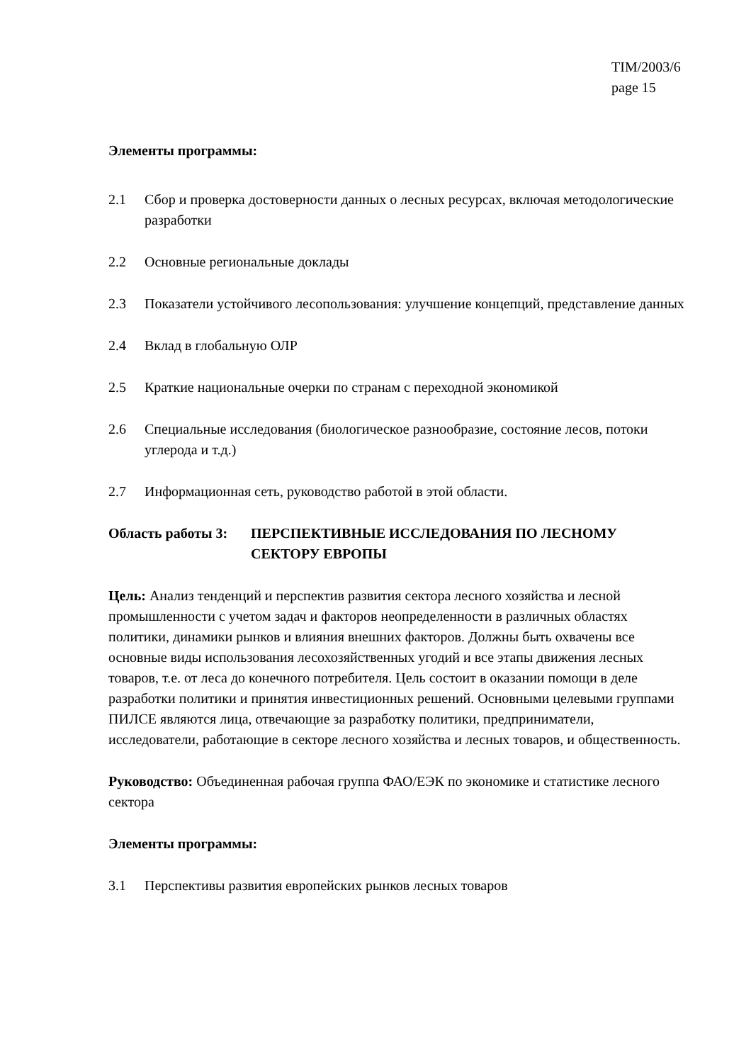TIM/2003/6
page 15
Элементы программы:
2.1 Сбор и проверка достоверности данных о лесных ресурсах, включая методологические разработки
2.2 Основные региональные доклады
2.3 Показатели устойчивого лесопользования: улучшение концепций, представление данных
2.4 Вклад в глобальную ОЛР
2.5 Краткие национальные очерки по странам с переходной экономикой
2.6 Специальные исследования (биологическое разнообразие, состояние лесов, потоки углерода и т.д.)
2.7 Информационная сеть, руководство работой в этой области.
Область работы 3: ПЕРСПЕКТИВНЫЕ ИССЛЕДОВАНИЯ ПО ЛЕСНОМУ СЕКТОРУ ЕВРОПЫ
Цель: Анализ тенденций и перспектив развития сектора лесного хозяйства и лесной промышленности с учетом задач и факторов неопределенности в различных областях политики, динамики рынков и влияния внешних факторов. Должны быть охвачены все основные виды использования лесохозяйственных угодий и все этапы движения лесных товаров, т.е. от леса до конечного потребителя. Цель состоит в оказании помощи в деле разработки политики и принятия инвестиционных решений. Основными целевыми группами ПИЛСЕ являются лица, отвечающие за разработку политики, предприниматели, исследователи, работающие в секторе лесного хозяйства и лесных товаров, и общественность.
Руководство: Объединенная рабочая группа ФАО/ЕЭК по экономике и статистике лесного сектора
Элементы программы:
3.1 Перспективы развития европейских рынков лесных товаров